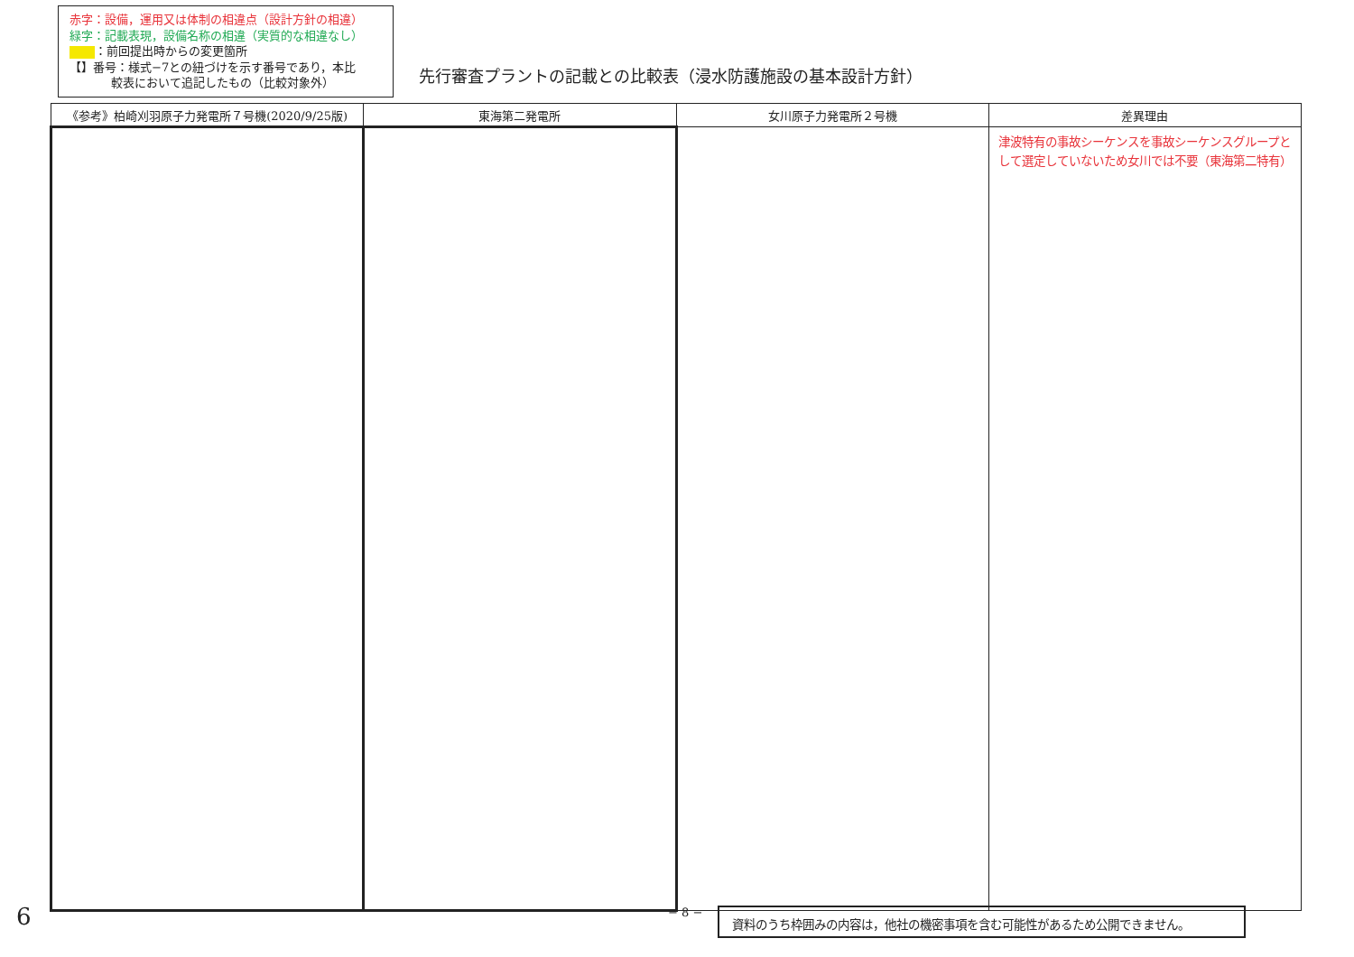赤字：設備，運用又は体制の相違点（設計方針の相違）
緑字：記載表現，設備名称の相違（実質的な相違なし）
：前回提出時からの変更箇所
【】番号：様式−7との紐づけを示す番号であり，本比
    較表において追記したもの（比較対象外）
先行審査プラントの記載との比較表（浸水防護施設の基本設計方針）
| 《参考》柏崎刈羽原子力発電所７号機(2020/9/25版) | 東海第二発電所 | 女川原子力発電所２号機 | 差異理由 |
| --- | --- | --- | --- |
| | | | 津波特有の事故シーケンスを事故シーケンスグループとして選定していないため女川では不要（東海第二特有） |
6 − 8 − 資料のうち枠囲みの内容は，他社の機密事項を含む可能性があるため公開できません。